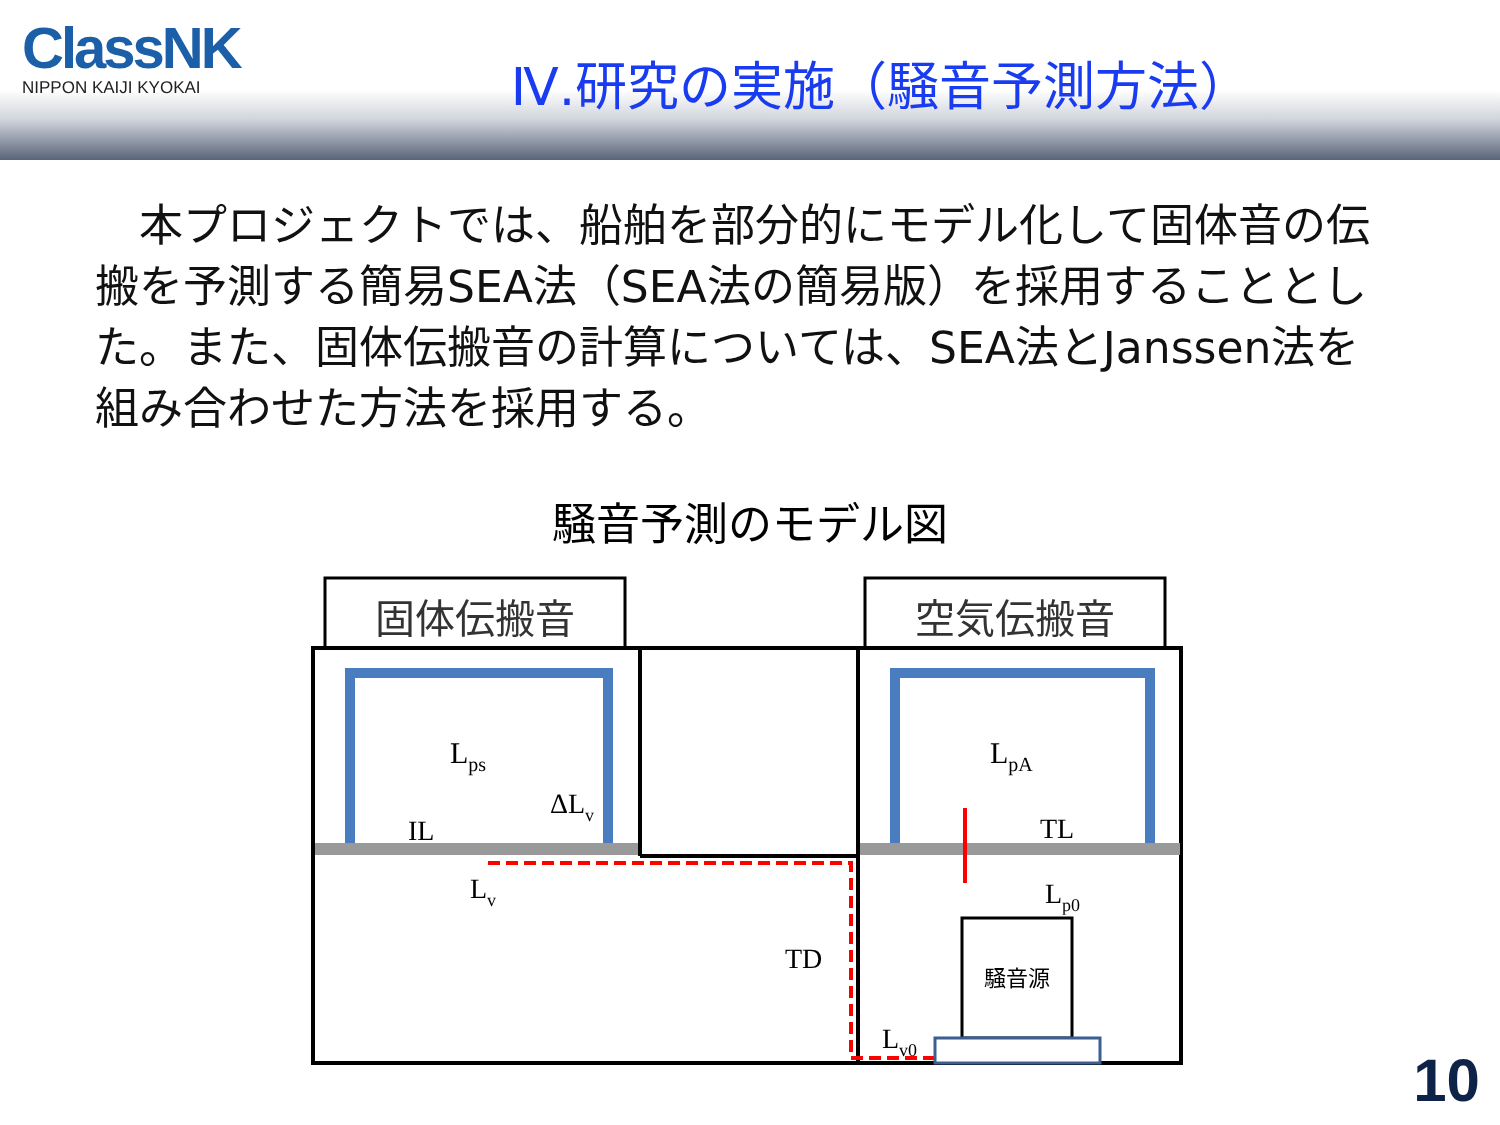ClassNK
NIPPON KAIJI KYOKAI
Ⅳ.研究の実施（騒音予測方法）
　本プロジェクトでは、船舶を部分的にモデル化して固体音の伝搬を予測する簡易SEA法（SEA法の簡易版）を採用することとした。また、固体伝搬音の計算については、SEA法とJanssen法を組み合わせた方法を採用する。
騒音予測のモデル図
固体伝搬音
空気伝搬音
Lps
ΔLv
IL
Lv
LpA
TL
Lp0
TD
Lv0
騒音源
10